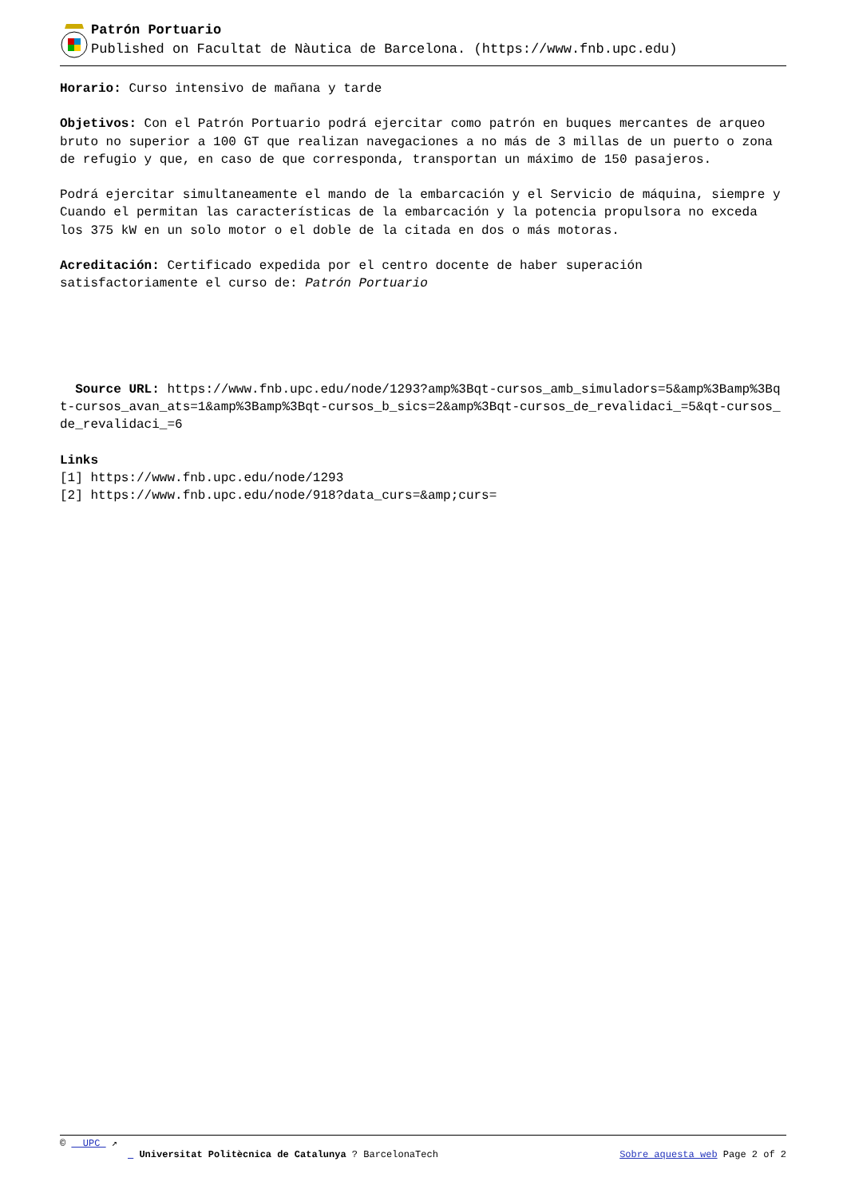Patrón Portuario
Published on Facultat de Nàutica de Barcelona. (https://www.fnb.upc.edu)
Horario: Curso intensivo de mañana y tarde
Objetivos: Con el Patrón Portuario podrá ejercitar como patrón en buques mercantes de arqueo bruto no superior a 100 GT que realizan navegaciones a no más de 3 millas de un puerto o zona de refugio y que, en caso de que corresponda, transportan un máximo de 150 pasajeros.
Podrá ejercitar simultaneamente el mando de la embarcación y el Servicio de máquina, siempre y Cuando el permitan las características de la embarcación y la potencia propulsora no exceda los 375 kW en un solo motor o el doble de la citada en dos o más motoras.
Acreditación: Certificado expedida por el centro docente de haber superación satisfactoriamente el curso de: Patrón Portuario
Source URL: https://www.fnb.upc.edu/node/1293?amp%3Bqt-cursos_amb_simuladors=5&amp%3Bamp%3Bqt-cursos_avan_ats=1&amp%3Bamp%3Bqt-cursos_b_sics=2&amp%3Bqt-cursos_de_revalidaci_=5&qt-cursos_de_revalidaci_=6
Links
[1] https://www.fnb.upc.edu/node/1293
[2] https://www.fnb.upc.edu/node/918?data_curs=&amp;curs=
© UPC ↗
Universitat Politècnica de Catalunya ? BarcelonaTech Sobre aquesta web Page 2 of 2